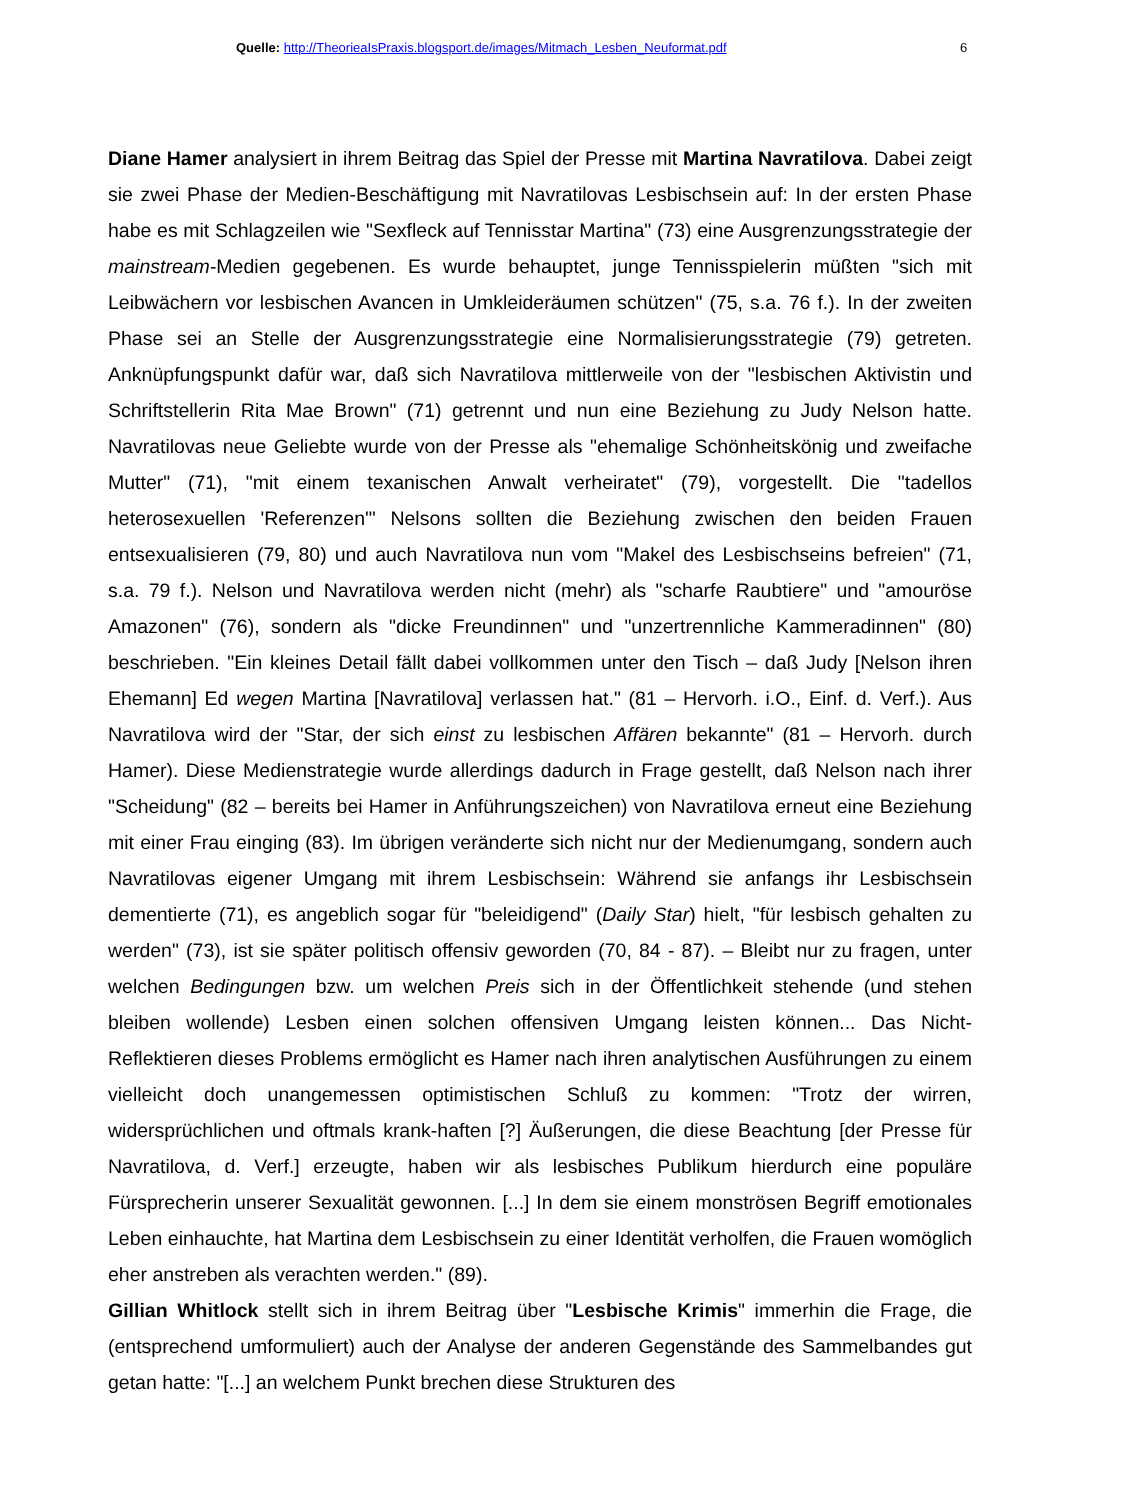Quelle: http://TheorieaIsPraxis.blogsport.de/images/Mitmach_Lesben_Neuformat.pdf 6
Diane Hamer analysiert in ihrem Beitrag das Spiel der Presse mit Martina Navratilova. Dabei zeigt sie zwei Phase der Medien-Beschäftigung mit Navratilovas Lesbischsein auf: In der ersten Phase habe es mit Schlagzeilen wie "Sexfleck auf Tennisstar Martina" (73) eine Ausgrenzungsstrategie der mainstream-Medien gegebenen. Es wurde behauptet, junge Tennisspielerin müßten "sich mit Leibwächern vor lesbischen Avancen in Umkleideräumen schützen" (75, s.a. 76 f.). In der zweiten Phase sei an Stelle der Ausgrenzungsstrategie eine Normalisierungsstrategie (79) getreten. Anknüpfungspunkt dafür war, daß sich Navratilova mittlerweile von der "lesbischen Aktivistin und Schriftstellerin Rita Mae Brown" (71) getrennt und nun eine Beziehung zu Judy Nelson hatte. Navratilovas neue Geliebte wurde von der Presse als "ehemalige Schönheitskönig und zweifache Mutter" (71), "mit einem texanischen Anwalt verheiratet" (79), vorgestellt. Die "tadellos heterosexuellen 'Referenzen'" Nelsons sollten die Beziehung zwischen den beiden Frauen entsexualisieren (79, 80) und auch Navratilova nun vom "Makel des Lesbischseins befreien" (71, s.a. 79 f.). Nelson und Navratilova werden nicht (mehr) als "scharfe Raubtiere" und "amouröse Amazonen" (76), sondern als "dicke Freundinnen" und "unzertrennliche Kammeradinnen" (80) beschrieben. "Ein kleines Detail fällt dabei vollkommen unter den Tisch – daß Judy [Nelson ihren Ehemann] Ed wegen Martina [Navratilova] verlassen hat." (81 – Hervorh. i.O., Einf. d. Verf.). Aus Navratilova wird der "Star, der sich einst zu lesbischen Affären bekannte" (81 – Hervorh. durch Hamer). Diese Medienstrategie wurde allerdings dadurch in Frage gestellt, daß Nelson nach ihrer "Scheidung" (82 – bereits bei Hamer in Anführungszeichen) von Navratilova erneut eine Beziehung mit einer Frau einging (83). Im übrigen veränderte sich nicht nur der Medienumgang, sondern auch Navratilovas eigener Umgang mit ihrem Lesbischsein: Während sie anfangs ihr Lesbischsein dementierte (71), es angeblich sogar für "beleidigend" (Daily Star) hielt, "für lesbisch gehalten zu werden" (73), ist sie später politisch offensiv geworden (70, 84 - 87). – Bleibt nur zu fragen, unter welchen Bedingungen bzw. um welchen Preis sich in der Öffentlichkeit stehende (und stehen bleiben wollende) Lesben einen solchen offensiven Umgang leisten können... Das Nicht-Reflektieren dieses Problems ermöglicht es Hamer nach ihren analytischen Ausführungen zu einem vielleicht doch unangemessen optimistischen Schluß zu kommen: "Trotz der wirren, widersprüchlichen und oftmals krank-haften [?] Äußerungen, die diese Beachtung [der Presse für Navratilova, d. Verf.] erzeugte, haben wir als lesbisches Publikum hierdurch eine populäre Fürsprecherin unserer Sexualität gewonnen. [...] In dem sie einem monströsen Begriff emotionales Leben einhauchte, hat Martina dem Lesbischsein zu einer Identität verholfen, die Frauen womöglich eher anstreben als verachten werden." (89).
Gillian Whitlock stellt sich in ihrem Beitrag über "Lesbische Krimis" immerhin die Frage, die (entsprechend umformuliert) auch der Analyse der anderen Gegenstände des Sammelbandes gut getan hatte: "[...] an welchem Punkt brechen diese Strukturen des